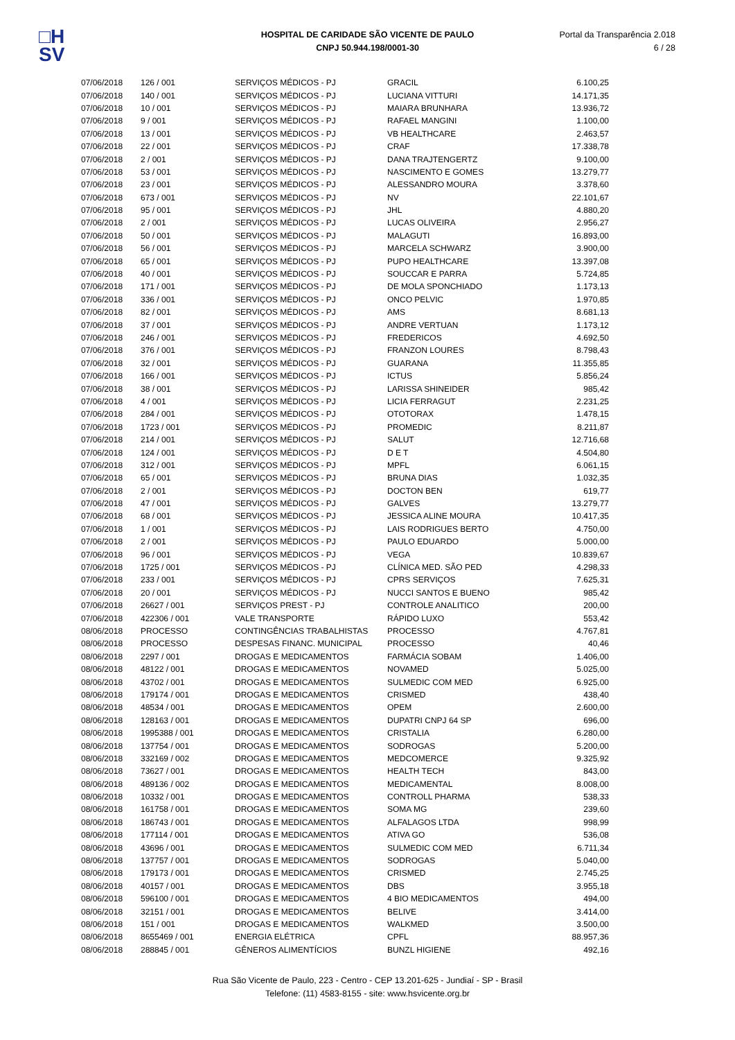□H
SV
HOSPITAL DE CARIDADE SÃO VICENTE DE PAULO
CNPJ 50.944.198/0001-30
Portal da Transparência 2.018
6 / 28
| 07/06/2018 | 126 / 001 | SERVIÇOS MÉDICOS - PJ | GRACIL | 6.100,25 |
| 07/06/2018 | 140 / 001 | SERVIÇOS MÉDICOS - PJ | LUCIANA VITTURI | 14.171,35 |
| 07/06/2018 | 10 / 001 | SERVIÇOS MÉDICOS - PJ | MAIARA BRUNHARA | 13.936,72 |
| 07/06/2018 | 9 / 001 | SERVIÇOS MÉDICOS - PJ | RAFAEL MANGINI | 1.100,00 |
| 07/06/2018 | 13 / 001 | SERVIÇOS MÉDICOS - PJ | VB HEALTHCARE | 2.463,57 |
| 07/06/2018 | 22 / 001 | SERVIÇOS MÉDICOS - PJ | CRAF | 17.338,78 |
| 07/06/2018 | 2 / 001 | SERVIÇOS MÉDICOS - PJ | DANA TRAJTENGERTZ | 9.100,00 |
| 07/06/2018 | 53 / 001 | SERVIÇOS MÉDICOS - PJ | NASCIMENTO E GOMES | 13.279,77 |
| 07/06/2018 | 23 / 001 | SERVIÇOS MÉDICOS - PJ | ALESSANDRO MOURA | 3.378,60 |
| 07/06/2018 | 673 / 001 | SERVIÇOS MÉDICOS - PJ | NV | 22.101,67 |
| 07/06/2018 | 95 / 001 | SERVIÇOS MÉDICOS - PJ | JHL | 4.880,20 |
| 07/06/2018 | 2 / 001 | SERVIÇOS MÉDICOS - PJ | LUCAS OLIVEIRA | 2.956,27 |
| 07/06/2018 | 50 / 001 | SERVIÇOS MÉDICOS - PJ | MALAGUTI | 16.893,00 |
| 07/06/2018 | 56 / 001 | SERVIÇOS MÉDICOS - PJ | MARCELA SCHWARZ | 3.900,00 |
| 07/06/2018 | 65 / 001 | SERVIÇOS MÉDICOS - PJ | PUPO HEALTHCARE | 13.397,08 |
| 07/06/2018 | 40 / 001 | SERVIÇOS MÉDICOS - PJ | SOUCCAR E PARRA | 5.724,85 |
| 07/06/2018 | 171 / 001 | SERVIÇOS MÉDICOS - PJ | DE MOLA SPONCHIADO | 1.173,13 |
| 07/06/2018 | 336 / 001 | SERVIÇOS MÉDICOS - PJ | ONCO PELVIC | 1.970,85 |
| 07/06/2018 | 82 / 001 | SERVIÇOS MÉDICOS - PJ | AMS | 8.681,13 |
| 07/06/2018 | 37 / 001 | SERVIÇOS MÉDICOS - PJ | ANDRE VERTUAN | 1.173,12 |
| 07/06/2018 | 246 / 001 | SERVIÇOS MÉDICOS - PJ | FREDERICOS | 4.692,50 |
| 07/06/2018 | 376 / 001 | SERVIÇOS MÉDICOS - PJ | FRANZON LOURES | 8.798,43 |
| 07/06/2018 | 32 / 001 | SERVIÇOS MÉDICOS - PJ | GUARANA | 11.355,85 |
| 07/06/2018 | 166 / 001 | SERVIÇOS MÉDICOS - PJ | ICTUS | 5.856,24 |
| 07/06/2018 | 38 / 001 | SERVIÇOS MÉDICOS - PJ | LARISSA SHINEIDER | 985,42 |
| 07/06/2018 | 4 / 001 | SERVIÇOS MÉDICOS - PJ | LICIA FERRAGUT | 2.231,25 |
| 07/06/2018 | 284 / 001 | SERVIÇOS MÉDICOS - PJ | OTOTORAX | 1.478,15 |
| 07/06/2018 | 1723 / 001 | SERVIÇOS MÉDICOS - PJ | PROMEDIC | 8.211,87 |
| 07/06/2018 | 214 / 001 | SERVIÇOS MÉDICOS - PJ | SALUT | 12.716,68 |
| 07/06/2018 | 124 / 001 | SERVIÇOS MÉDICOS - PJ | D E T | 4.504,80 |
| 07/06/2018 | 312 / 001 | SERVIÇOS MÉDICOS - PJ | MPFL | 6.061,15 |
| 07/06/2018 | 65 / 001 | SERVIÇOS MÉDICOS - PJ | BRUNA DIAS | 1.032,35 |
| 07/06/2018 | 2 / 001 | SERVIÇOS MÉDICOS - PJ | DOCTON BEN | 619,77 |
| 07/06/2018 | 47 / 001 | SERVIÇOS MÉDICOS - PJ | GALVES | 13.279,77 |
| 07/06/2018 | 68 / 001 | SERVIÇOS MÉDICOS - PJ | JESSICA ALINE MOURA | 10.417,35 |
| 07/06/2018 | 1 / 001 | SERVIÇOS MÉDICOS - PJ | LAIS RODRIGUES BERTO | 4.750,00 |
| 07/06/2018 | 2 / 001 | SERVIÇOS MÉDICOS - PJ | PAULO EDUARDO | 5.000,00 |
| 07/06/2018 | 96 / 001 | SERVIÇOS MÉDICOS - PJ | VEGA | 10.839,67 |
| 07/06/2018 | 1725 / 001 | SERVIÇOS MÉDICOS - PJ | CLÍNICA MED. SÃO PED | 4.298,33 |
| 07/06/2018 | 233 / 001 | SERVIÇOS MÉDICOS - PJ | CPRS SERVIÇOS | 7.625,31 |
| 07/06/2018 | 20 / 001 | SERVIÇOS MÉDICOS - PJ | NUCCI SANTOS E BUENO | 985,42 |
| 07/06/2018 | 26627 / 001 | SERVIÇOS PREST - PJ | CONTROLE ANALITICO | 200,00 |
| 07/06/2018 | 422306 / 001 | VALE TRANSPORTE | RÁPIDO LUXO | 553,42 |
| 08/06/2018 | PROCESSO | CONTINGÊNCIAS TRABALHISTAS | PROCESSO | 4.767,81 |
| 08/06/2018 | PROCESSO | DESPESAS FINANC. MUNICIPAL | PROCESSO | 40,46 |
| 08/06/2018 | 2297 / 001 | DROGAS E MEDICAMENTOS | FARMÁCIA SOBAM | 1.406,00 |
| 08/06/2018 | 48122 / 001 | DROGAS E MEDICAMENTOS | NOVAMED | 5.025,00 |
| 08/06/2018 | 43702 / 001 | DROGAS E MEDICAMENTOS | SULMEDIC COM MED | 6.925,00 |
| 08/06/2018 | 179174 / 001 | DROGAS E MEDICAMENTOS | CRISMED | 438,40 |
| 08/06/2018 | 48534 / 001 | DROGAS E MEDICAMENTOS | OPEM | 2.600,00 |
| 08/06/2018 | 128163 / 001 | DROGAS E MEDICAMENTOS | DUPATRI CNPJ 64 SP | 696,00 |
| 08/06/2018 | 1995388 / 001 | DROGAS E MEDICAMENTOS | CRISTALIA | 6.280,00 |
| 08/06/2018 | 137754 / 001 | DROGAS E MEDICAMENTOS | SODROGAS | 5.200,00 |
| 08/06/2018 | 332169 / 002 | DROGAS E MEDICAMENTOS | MEDCOMERCE | 9.325,92 |
| 08/06/2018 | 73627 / 001 | DROGAS E MEDICAMENTOS | HEALTH TECH | 843,00 |
| 08/06/2018 | 489136 / 002 | DROGAS E MEDICAMENTOS | MEDICAMENTAL | 8.008,00 |
| 08/06/2018 | 10332 / 001 | DROGAS E MEDICAMENTOS | CONTROLL PHARMA | 538,33 |
| 08/06/2018 | 161758 / 001 | DROGAS E MEDICAMENTOS | SOMA MG | 239,60 |
| 08/06/2018 | 186743 / 001 | DROGAS E MEDICAMENTOS | ALFALAGOS LTDA | 998,99 |
| 08/06/2018 | 177114 / 001 | DROGAS E MEDICAMENTOS | ATIVA GO | 536,08 |
| 08/06/2018 | 43696 / 001 | DROGAS E MEDICAMENTOS | SULMEDIC COM MED | 6.711,34 |
| 08/06/2018 | 137757 / 001 | DROGAS E MEDICAMENTOS | SODROGAS | 5.040,00 |
| 08/06/2018 | 179173 / 001 | DROGAS E MEDICAMENTOS | CRISMED | 2.745,25 |
| 08/06/2018 | 40157 / 001 | DROGAS E MEDICAMENTOS | DBS | 3.955,18 |
| 08/06/2018 | 596100 / 001 | DROGAS E MEDICAMENTOS | 4 BIO MEDICAMENTOS | 494,00 |
| 08/06/2018 | 32151 / 001 | DROGAS E MEDICAMENTOS | BELIVE | 3.414,00 |
| 08/06/2018 | 151 / 001 | DROGAS E MEDICAMENTOS | WALKMED | 3.500,00 |
| 08/06/2018 | 8655469 / 001 | ENERGIA ELÉTRICA | CPFL | 88.957,36 |
| 08/06/2018 | 288845 / 001 | GÊNEROS ALIMENTÍCIOS | BUNZL HIGIENE | 492,16 |
Rua São Vicente de Paulo, 223 - Centro - CEP 13.201-625 - Jundiaí - SP - Brasil
Telefone: (11) 4583-8155 - site: www.hsvicente.org.br